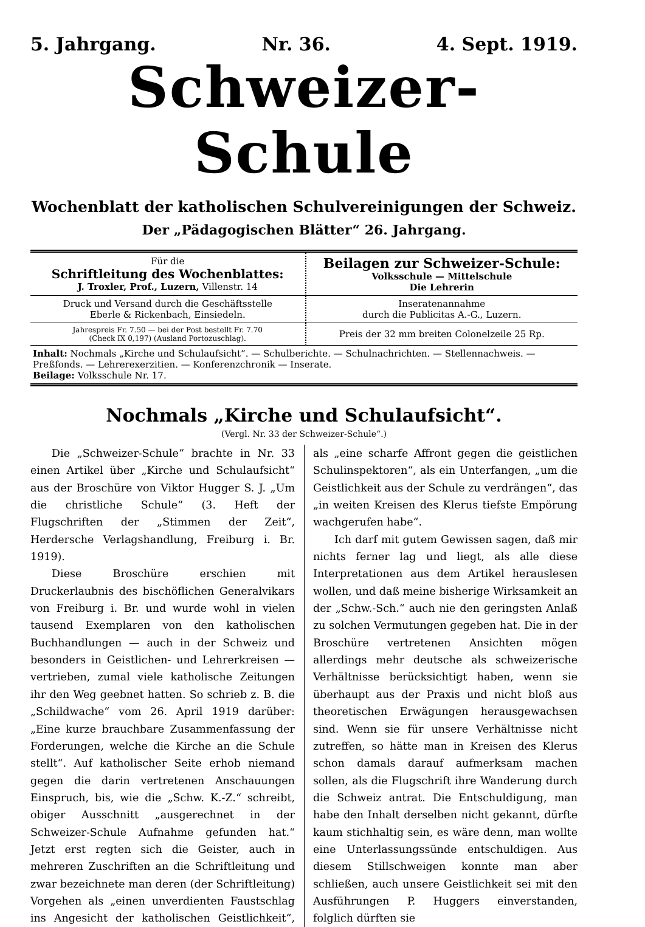5. Jahrgang. Nr. 36. 4. Sept. 1919.
Schweizer-Schule
Wochenblatt der katholischen Schulvereinigungen der Schweiz.
Der „Pädagogischen Blätter“ 26. Jahrgang.
| Für die Schriftleitung des Wochenblattes: J. Troxler, Prof., Luzern, Villenstr. 14 | Beilagen zur Schweizer-Schule: Volksschule — Mittelschule Die Lehrerin |
| Druck und Versand durch die Geschäftsstelle Eberle & Rickenbach, Einsiedeln. | Inseratenannahme durch die Publicitas A.-G., Luzern. |
| Jahrespreis Fr. 7.50 — bei der Post bestellt Fr. 7.70 (Check IX 0,197) (Ausland Portozuschlag). | Preis der 32 mm breiten Colonelzeile 25 Rp. |
| Inhalt: Nochmals „Kirche und Schulaufsicht“. — Schulberichte. — Schulnachrichten. — Stellennachweis. — Preßfonds. — Lehrerexerzitien. — Konferenzchronik — Inserate. Beilage: Volksschule Nr. 17. | |
Nochmals „Kirche und Schulaufsicht“.
(Vergl. Nr. 33 der Schweizer-Schule“.)
Die „Schweizer-Schule“ brachte in Nr. 33 einen Artikel über „Kirche und Schulaufsicht“ aus der Broschüre von Viktor Hugger S. J. „Um die christliche Schule“ (3. Heft der Flugschriften der „Stimmen der Zeit“, Herdersche Verlagshandlung, Freiburg i. Br. 1919).
Diese Broschüre erschien mit Druckerlaubnis des bischöflichen Generalvikars von Freiburg i. Br. und wurde wohl in vielen tausend Exemplaren von den katholischen Buchhandlungen — auch in der Schweiz und besonders in Geistlichen- und Lehrerkreisen — vertrieben, zumal viele katholische Zeitungen ihr den Weg geebnet hatten. So schrieb z. B. die „Schildwache“ vom 26. April 1919 darüber: „Eine kurze brauchbare Zusammenfassung der Forderungen, welche die Kirche an die Schule stellt“. Auf katholischer Seite erhob niemand gegen die darin vertretenen Anschauungen Einspruch, bis, wie die „Schw. K.-Z.“ schreibt, obiger Ausschnitt „ausgerechnet in der Schweizer-Schule Aufnahme gefunden hat.“ Jetzt erst regten sich die Geister, auch in mehreren Zuschriften an die Schriftleitung und zwar bezeichnete man deren (der Schriftleitung) Vorgehen als „einen unverdienten Faustschlag ins Angesicht der katholischen Geistlichkeit“, als „eine scharfe Affront gegen die geistlichen Schulinspektoren“, als ein Unterfangen, „um die Geistlichkeit aus der Schule zu verdrängen“, das „in weiten Kreisen des Klerus tiefste Empörung wachgerufen habe“.
Ich darf mit gutem Gewissen sagen, daß mir nichts ferner lag und liegt, als alle diese Interpretationen aus dem Artikel herauslesen wollen, und daß meine bisherige Wirksamkeit an der „Schw.-Sch.“ auch nie den geringsten Anlaß zu solchen Vermutungen gegeben hat. Die in der Broschüre vertretenen Ansichten mögen allerdings mehr deutsche als schweizerische Verhältnisse berücksichtigt haben, wenn sie überhaupt aus der Praxis und nicht bloß aus theoretischen Erwägungen herausgewachsen sind. Wenn sie für unsere Verhältnisse nicht zutreffen, so hätte man in Kreisen des Klerus schon damals darauf aufmerksam machen sollen, als die Flugschrift ihre Wanderung durch die Schweiz antrat. Die Entschuldigung, man habe den Inhalt derselben nicht gekannt, dürfte kaum stichhaltig sein, es wäre denn, man wollte eine Unterlassungssünde entschuldigen. Aus diesem Stillschweigen konnte man aber schließen, auch unsere Geistlichkeit sei mit den Ausführungen P. Huggers einverstanden, folglich dürften sie